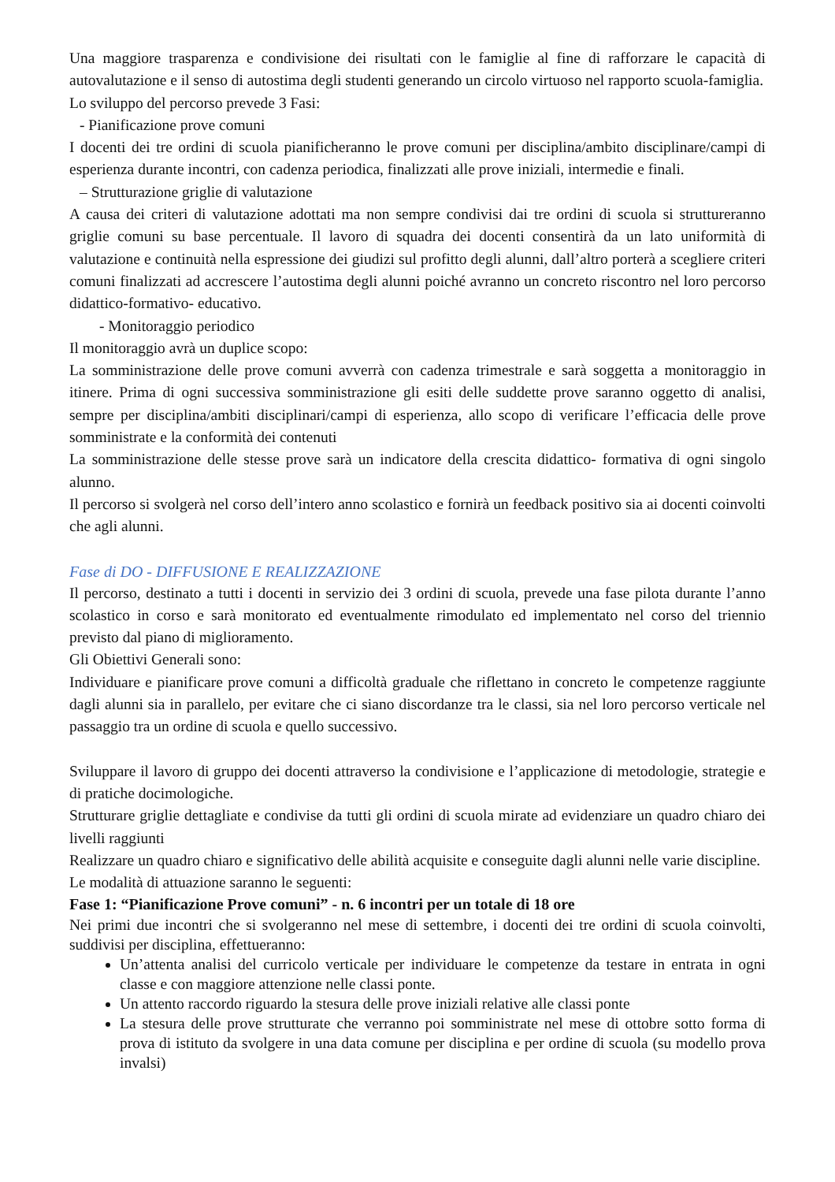Una maggiore trasparenza e condivisione dei risultati con le famiglie al fine di rafforzare le capacità di autovalutazione e il senso di autostima degli studenti generando un circolo virtuoso nel rapporto scuola-famiglia.
Lo sviluppo del percorso prevede 3 Fasi:
- Pianificazione prove comuni
I docenti dei tre ordini di scuola pianificheranno le prove comuni per disciplina/ambito disciplinare/campi di esperienza durante incontri, con cadenza periodica, finalizzati alle prove iniziali, intermedie e finali.
– Strutturazione griglie di valutazione
A causa dei criteri di valutazione adottati ma non sempre condivisi dai tre ordini di scuola si struttureranno griglie comuni su base percentuale. Il lavoro di squadra dei docenti consentirà da un lato uniformità di valutazione e continuità nella espressione dei giudizi sul profitto degli alunni, dall’altro porterà a scegliere criteri comuni finalizzati ad accrescere l’autostima degli alunni poiché avranno un concreto riscontro nel loro percorso didattico-formativo- educativo.
- Monitoraggio periodico
Il monitoraggio avrà un duplice scopo:
La somministrazione delle prove comuni avverrà con cadenza trimestrale e sarà soggetta a monitoraggio in itinere. Prima di ogni successiva somministrazione gli esiti delle suddette prove saranno oggetto di analisi, sempre per disciplina/ambiti disciplinari/campi di esperienza, allo scopo di verificare l’efficacia delle prove somministrate e la conformità dei contenuti
La somministrazione delle stesse prove sarà un indicatore della crescita didattico- formativa di ogni singolo alunno.
Il percorso si svolgerà nel corso dell’intero anno scolastico e fornirà un feedback positivo sia ai docenti coinvolti che agli alunni.
Fase di DO - DIFFUSIONE E REALIZZAZIONE
Il percorso, destinato a tutti i docenti in servizio dei 3 ordini di scuola, prevede una fase pilota durante l’anno scolastico in corso e sarà monitorato ed eventualmente rimodulato ed implementato nel corso del triennio previsto dal piano di miglioramento.
Gli Obiettivi Generali sono:
Individuare e pianificare prove comuni a difficoltà graduale che riflettano in concreto le competenze raggiunte dagli alunni sia in parallelo, per evitare che ci siano discordanze tra le classi, sia nel loro percorso verticale nel passaggio tra un ordine di scuola e quello successivo.
Sviluppare il lavoro di gruppo dei docenti attraverso la condivisione e l’applicazione di metodologie, strategie e di pratiche docimologiche.
Strutturare griglie dettagliate e condivise da tutti gli ordini di scuola mirate ad evidenziare un quadro chiaro dei livelli raggiunti
Realizzare un quadro chiaro e significativo delle abilità acquisite e conseguite dagli alunni nelle varie discipline.
Le modalità di attuazione saranno le seguenti:
Fase 1: “Pianificazione Prove comuni” - n. 6 incontri per un totale di 18 ore
Nei primi due incontri che si svolgeranno nel mese di settembre, i docenti dei tre ordini di scuola coinvolti, suddivisi per disciplina, effettueranno:
Un’attenta analisi del curricolo verticale per individuare le competenze da testare in entrata in ogni classe e con maggiore attenzione nelle classi ponte.
Un attento raccordo riguardo la stesura delle prove iniziali relative alle classi ponte
La stesura delle prove strutturate che verranno poi somministrate nel mese di ottobre sotto forma di prova di istituto da svolgere in una data comune per disciplina e per ordine di scuola (su modello prova invalsi)